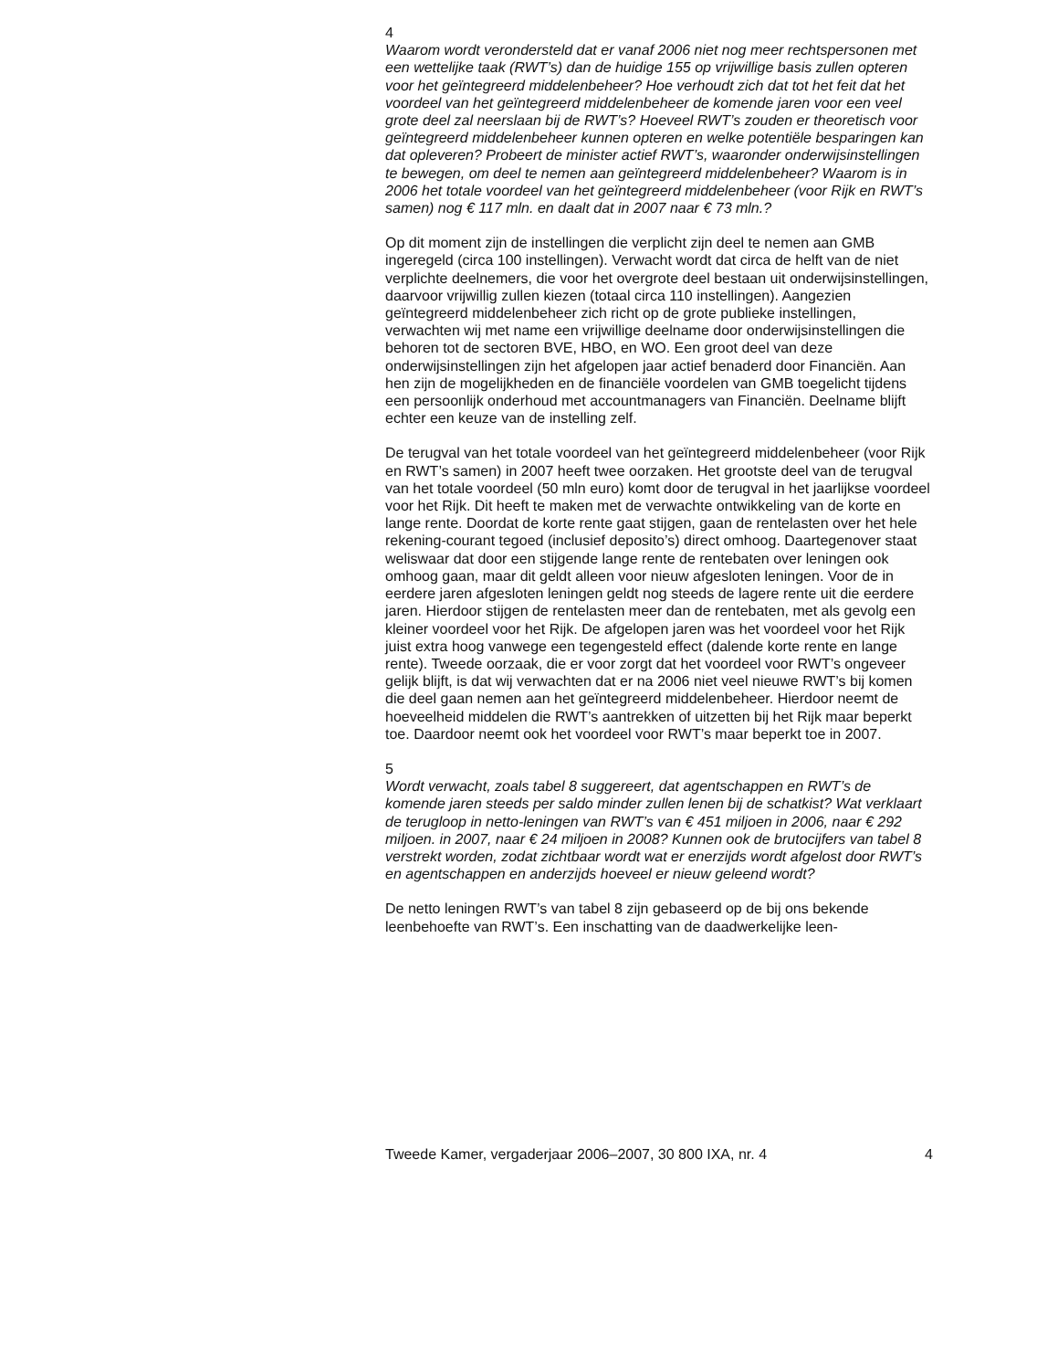4
Waarom wordt verondersteld dat er vanaf 2006 niet nog meer rechtspersonen met een wettelijke taak (RWT’s) dan de huidige 155 op vrijwillige basis zullen opteren voor het geïntegreerd middelenbeheer? Hoe verhoudt zich dat tot het feit dat het voordeel van het geïntegreerd middelenbeheer de komende jaren voor een veel grote deel zal neerslaan bij de RWT’s? Hoeveel RWT’s zouden er theoretisch voor geïntegreerd middelenbeheer kunnen opteren en welke potentiële besparingen kan dat opleveren? Probeert de minister actief RWT’s, waaronder onderwijsinstellingen te bewegen, om deel te nemen aan geïntegreerd middelenbeheer? Waarom is in 2006 het totale voordeel van het geïntegreerd middelenbeheer (voor Rijk en RWT’s samen) nog € 117 mln. en daalt dat in 2007 naar € 73 mln.?
Op dit moment zijn de instellingen die verplicht zijn deel te nemen aan GMB ingeregeld (circa 100 instellingen). Verwacht wordt dat circa de helft van de niet verplichte deelnemers, die voor het overgrote deel bestaan uit onderwijsinstellingen, daarvoor vrijwillig zullen kiezen (totaal circa 110 instellingen). Aangezien geïntegreerd middelenbeheer zich richt op de grote publieke instellingen, verwachten wij met name een vrijwillige deelname door onderwijsinstellingen die behoren tot de sectoren BVE, HBO, en WO. Een groot deel van deze onderwijsinstellingen zijn het afgelopen jaar actief benaderd door Financiën. Aan hen zijn de mogelijkheden en de financiële voordelen van GMB toegelicht tijdens een persoonlijk onderhoud met accountmanagers van Financiën. Deelname blijft echter een keuze van de instelling zelf.
De terugval van het totale voordeel van het geïntegreerd middelenbeheer (voor Rijk en RWT’s samen) in 2007 heeft twee oorzaken. Het grootste deel van de terugval van het totale voordeel (50 mln euro) komt door de terugval in het jaarlijkse voordeel voor het Rijk. Dit heeft te maken met de verwachte ontwikkeling van de korte en lange rente. Doordat de korte rente gaat stijgen, gaan de rentelasten over het hele rekening-courant tegoed (inclusief deposito’s) direct omhoog. Daartegenover staat weliswaar dat door een stijgende lange rente de rentebaten over leningen ook omhoog gaan, maar dit geldt alleen voor nieuw afgesloten leningen. Voor de in eerdere jaren afgesloten leningen geldt nog steeds de lagere rente uit die eerdere jaren. Hierdoor stijgen de rentelasten meer dan de rentebaten, met als gevolg een kleiner voordeel voor het Rijk. De afgelopen jaren was het voordeel voor het Rijk juist extra hoog vanwege een tegengesteld effect (dalende korte rente en lange rente). Tweede oorzaak, die er voor zorgt dat het voordeel voor RWT’s ongeveer gelijk blijft, is dat wij verwachten dat er na 2006 niet veel nieuwe RWT’s bij komen die deel gaan nemen aan het geïntegreerd middelenbeheer. Hierdoor neemt de hoeveelheid middelen die RWT’s aantrekken of uitzetten bij het Rijk maar beperkt toe. Daardoor neemt ook het voordeel voor RWT’s maar beperkt toe in 2007.
5
Wordt verwacht, zoals tabel 8 suggereert, dat agentschappen en RWT’s de komende jaren steeds per saldo minder zullen lenen bij de schatkist? Wat verklaart de terugloop in netto-leningen van RWT’s van € 451 miljoen in 2006, naar € 292 miljoen. in 2007, naar € 24 miljoen in 2008? Kunnen ook de brutocijfers van tabel 8 verstrekt worden, zodat zichtbaar wordt wat er enerzijds wordt afgelost door RWT’s en agentschappen en anderzijds hoeveel er nieuw geleend wordt?
De netto leningen RWT’s van tabel 8 zijn gebaseerd op de bij ons bekende leenbehoefte van RWT’s. Een inschatting van de daadwerkelijke leen-
Tweede Kamer, vergaderjaar 2006–2007, 30 800 IXA, nr. 4 4